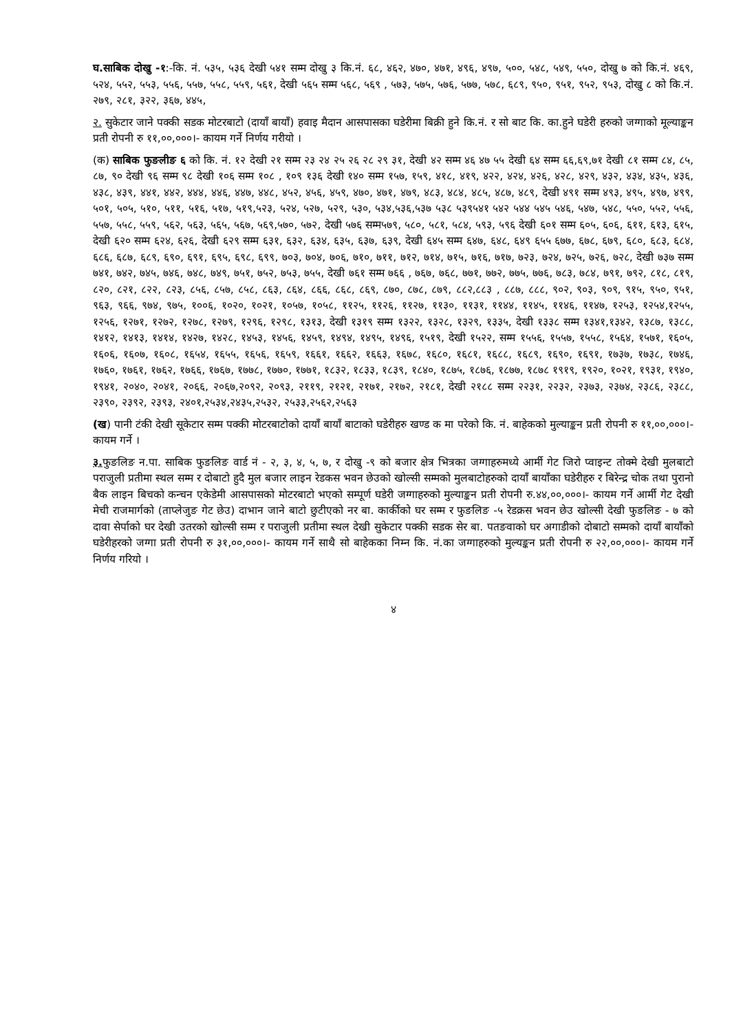घ.साबिक दोखु -१:-कि. नं. ५३५, ५३६ देखी ५४१ सम्म दोखु ३ कि.नं. ६८, ४६२, ४७०, ४७१, ४९६, ४९७, ५००, ५४८, ५४९, ५५०, दोखु ७ को कि.नं. ४६९, ५२४, ५५२, ५५३, ५५६, ५५७, ५५८, ५५९, ५६१, देखी ५६५ सम्म ५६८, ५६९ , ५७३, ५७५, ५७६, ५७७, ५७८, ६८९, ९५०, ९५१, ९५२, ९५३, दोखु ८ को कि.नं. २७९, २८१, ३२२, ३६७, ४४५,
२. सुकेटार जाने पक्की सडक मोटरबाटो (दायाँ बायाँ) हवाइ मैदान आसपासका घडेरीमा बिक्री हुने कि.नं. र सो बाट कि. का.हुने घडेरी हरुको जग्गाको मूल्याङ्कन प्रती रोपनी रु ११,००,०००।- कायम गर्ने निर्णय गरीयो ।
(क) साबिक फुङलीङ ६ को कि. नं. १२ देखी २१ सम्म २३ २४ २५ २६ २८ २९ ३१, देखी ४२ सम्म ४६ ४७ ५५ देखी ६४ सम्म ६६,६९,७१ देखी ८१ सम्म ८४, ८५, ८७, ९० देखी ९६ सम्म ९८ देखी १०६ सम्म १०८ , १०९ १३६ देखी १४० सम्म १५७, १५९, ४१८, ४१९, ४२२, ४२४, ४२६, ४२८, ४२९, ४३२, ४३४, ४३५, ४३६, ४३८, ४३९, ४४१, ४४२, ४४४, ४४६, ४४७, ४४८, ४५२, ४५६, ४५९, ४७०, ४७१, ४७९, ४८३, ४८४, ४८५, ४८७, ४८९, देखी ४९१ सम्म ४९३, ४९५, ४९७, ४९९, ५०१, ५०५, ५१०, ५११, ५१६, ५१७, ५१९,५२३, ५२४, ५२७, ५२९, ५३०, ५३४,५३६,५३७ ५३८ ५३९५४१ ५४२ ५४४ ५४५ ५४६, ५४७, ५४८, ५५०, ५५२, ५५६, ५५७, ५५८, ५५९, ५६२, ५६३, ५६५, ५६७, ५६९,५७०, ५७२, देखी ५७६ सम्म५७९, ५८०, ५८१, ५८४, ५९३, ५९६ देखी ६०१ सम्म ६०५, ६०६, ६११, ६१३, ६१५, देखी ६२० सम्म ६२४, ६२६, देखी ६२९ सम्म ६३१, ६३२, ६३४, ६३५, ६३७, ६३९, देखी ६४५ सम्म ६४७, ६४८, ६४९ ६५५ ६७७, ६७८, ६७९, ६८०, ६८३, ६८४, ६८६, ६८७, ६८९, ६९०, ६९१, ६९५, ६९८, ६९९, ७०३, ७०४, ७०६, ७१०, ७११, ७१२, ७१४, ७१५, ७१६, ७१७, ७२३, ७२४, ७२५, ७२६, ७२८, देखी ७३७ सम्म ७४१, ७४२, ७४५, ७४६, ७४८, ७४९, ७५१, ७५२, ७५३, ७५५, देखी ७६१ सम्म ७६६ , ७६७, ७६८, ७७१, ७७२, ७७५, ७७६, ७८३, ७८४, ७९१, ७९२, ८१८, ८१९, ८२०, ८२१, ८२२, ८२३, ८५६, ८५७, ८५८, ८६३, ८६४, ८६६, ८६८, ८६९, ८७०, ८७८, ८७९, ८८२,८८३ , ८८७, ८८८, ९०२, ९०३, ९०९, ९१५, ९५०, ९५१, ९६३, ९६६, ९७४, ९७५, १००६, १०२०, १०२१, १०५७, १०५८, ११२५, ११२६, ११२७, ११३०, ११३१, ११४४, ११४५, ११४६, ११४७, १२५३, १२५४,१२५५, १२५६, १२७१, १२७२, १२७८, १२७९, १२९६, १२९८, १३१३, देखी १३१९ सम्म १३२२, १३२८, १३२९, १३३५, देखी १३३८ सम्म १३४१,१३४२, १३८७, १३८८, १४१२, १४१३, १४१४, १४२७, १४२८, १४५३, १४५६, १४५९, १४९४, १४९५, १४९६, १५१९, देखी १५२२, सम्म १५५६, १५५७, १५५८, १५६४, १५७१, १६०५, १६०६, १६०७, १६०८, १६५४, १६५५, १६५६, १६५९, १६६१, १६६२, १६६३, १६७८, १६८०, १६८१, १६८८, १६८९, १६९०, १६९१, १७३७, १७३८, १७४६, १७६०, १७६१, १७६२, १७६६, १७६७, १७७८, १७७०, १७७१, १८३२, १८३३, १८३९, १८४०, १८७५, १८७६, १८७७, १८७८ १९१९, १९२०, १०२१, १९३१, १९४०, १९४१, २०४०, २०४१, २०६६, २०६७,२०९२, २०९३, २११९, २१२१, २१७१, २१७२, २१८१, देखी २१८८ सम्म २२३१, २२३२, २३७३, २३७४, २३८६, २३८८, २३९०, २३९२, २३९३, २४०१,२५३४,२४३५,२५३२, २५३३,२५६२,२५६३
(ख) पानी टंकी देखी सूकेटार सम्म पक्की मोटरबाटोको दायाँ बायाँ बाटाको घडेरीहरु खण्ड क मा परेको कि. नं. बाहेकको मुल्याङ्कन प्रती रोपनी रु ११,००,०००।- कायम गर्ने ।
३. फुङलिङ न.पा. साबिक फुङलिङ वार्ड नं - २, ३, ४, ५, ७, र दोखु -९ को बजार क्षेत्र भित्रका जग्गाहरुमध्ये आर्मी गेट जिरो प्वाइन्ट तोक्मे देखी मुलबाटो पराजुली प्रतीमा स्थल सम्म र दोबाटो हुदै मुल बजार लाइन रेडकस भवन छेउको खोल्सी सम्मको मुलबाटोहरुको दायाँ बायाँका घडेरीहरु र बिरेन्द्र चोक तथा पुरानो बैक लाइन बिचको कन्चन एकेडेमी आसपासको मोटरबाटो भएको सम्पूर्ण घडेरी जग्गाहरुको मुल्याङ्कन प्रती रोपनी रु.४४,००,०००।- कायम गर्ने आर्मी गेट देखी मेची राजमार्गको (ताप्लेजुङ गेट छेउ) दाभान जाने बाटो छुटीएको नर बा. कार्कीको घर सम्म र फुङलिङ -५ रेडक्रस भवन छेउ खोल्सी देखी फुङलिङ - ७ को दावा सेर्पाको घर देखी उतरको खोल्सी सम्म र पराजुली प्रतीमा स्थल देखी सुकेटार पक्की सडक सेर बा. पतङवाको घर अगाडीको दोबाटो सम्मको दायाँ बायाँको घडेरीहरको जग्गा प्रती रोपनी रु ३१,००,०००।- कायम गर्ने साथै सो बाहेकका निम्न कि. नं.का जग्गाहरुको मुल्यङ्कन प्रती रोपनी रु २२,००,०००।- कायम गर्ने निर्णय गरियो ।
४